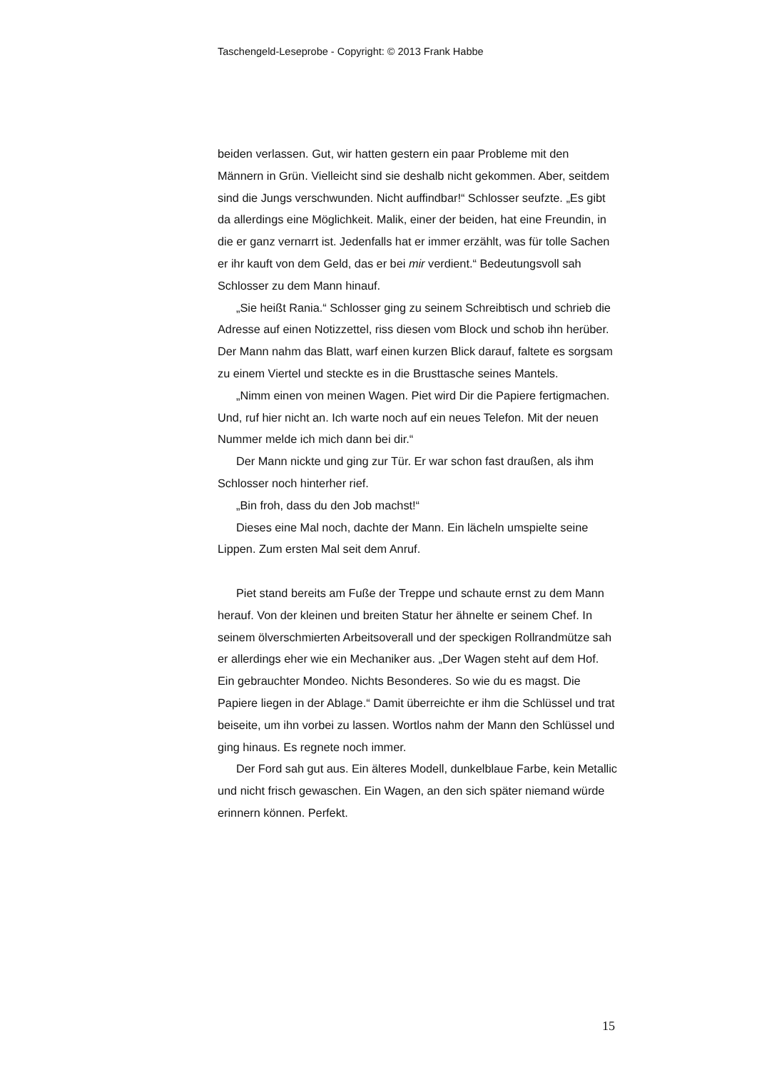Taschengeld-Leseprobe - Copyright: © 2013 Frank Habbe
beiden verlassen. Gut, wir hatten gestern ein paar Probleme mit den Männern in Grün. Vielleicht sind sie deshalb nicht gekommen. Aber, seitdem sind die Jungs verschwunden. Nicht auffindbar!“ Schlosser seufzte. „Es gibt da allerdings eine Möglichkeit. Malik, einer der beiden, hat eine Freundin, in die er ganz vernarrt ist. Jedenfalls hat er immer erzählt, was für tolle Sachen er ihr kauft von dem Geld, das er bei mir verdient.“ Bedeutungsvoll sah Schlosser zu dem Mann hinauf.
„Sie heißt Rania.“ Schlosser ging zu seinem Schreibtisch und schrieb die Adresse auf einen Notizzettel, riss diesen vom Block und schob ihn herüber. Der Mann nahm das Blatt, warf einen kurzen Blick darauf, faltete es sorgsam zu einem Viertel und steckte es in die Brusttasche seines Mantels.
„Nimm einen von meinen Wagen. Piet wird Dir die Papiere fertigmachen. Und, ruf hier nicht an. Ich warte noch auf ein neues Telefon. Mit der neuen Nummer melde ich mich dann bei dir.“
Der Mann nickte und ging zur Tür. Er war schon fast draußen, als ihm Schlosser noch hinterher rief.
„Bin froh, dass du den Job machst!“
Dieses eine Mal noch, dachte der Mann. Ein lächeln umspielte seine Lippen. Zum ersten Mal seit dem Anruf.
Piet stand bereits am Fuße der Treppe und schaute ernst zu dem Mann herauf. Von der kleinen und breiten Statur her ähnelte er seinem Chef. In seinem ölverschmierten Arbeitsoverall und der speckigen Rollrandmütze sah er allerdings eher wie ein Mechaniker aus. „Der Wagen steht auf dem Hof. Ein gebrauchter Mondeo. Nichts Besonderes. So wie du es magst. Die Papiere liegen in der Ablage.“ Damit überreichte er ihm die Schlüssel und trat beiseite, um ihn vorbei zu lassen. Wortlos nahm der Mann den Schlüssel und ging hinaus. Es regnete noch immer.
Der Ford sah gut aus. Ein älteres Modell, dunkelblaue Farbe, kein Metallic und nicht frisch gewaschen. Ein Wagen, an den sich später niemand würde erinnern können. Perfekt.
15